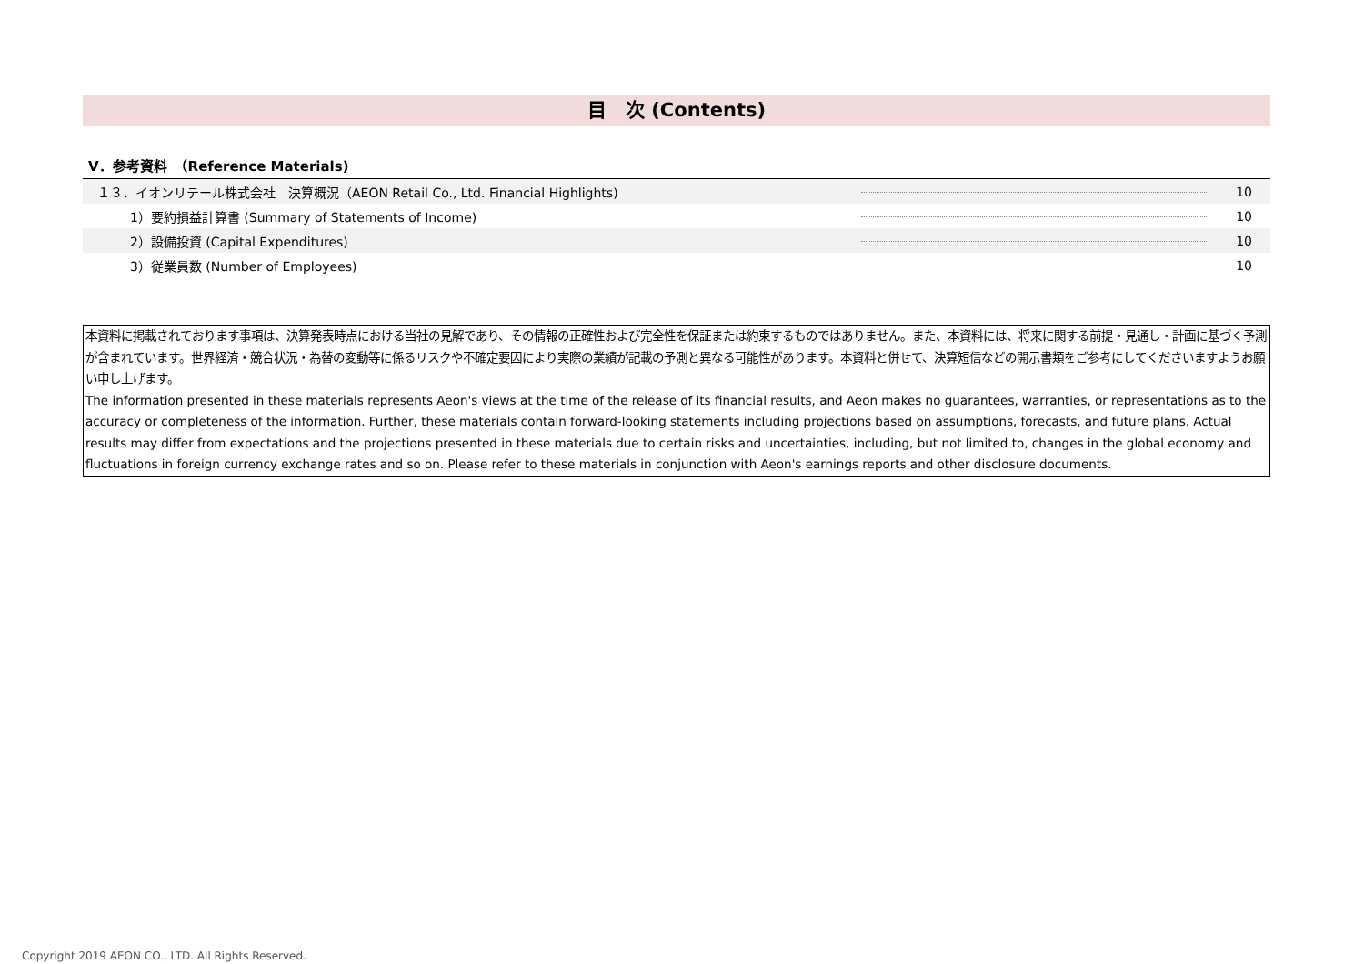目　次 (Contents)
V．参考資料　（Reference Materials)
| １３．イオンリテール株式会社 決算概況（AEON Retail Co., Ltd. Financial Highlights) | | 10 |
| 1）要約損益計算書 (Summary of Statements of Income) | | 10 |
| 2）設備投資 (Capital Expenditures) | | 10 |
| 3）従業員数 (Number of Employees) | | 10 |
本資料に掲載されております事項は、決算発表時点における当社の見解であり、その情報の正確性および完全性を保証または約束するものではありません。また、本資料には、将来に関する前提・見通し・計画に基づく予測が含まれています。世界経済・競合状況・為替の変動等に係るリスクや不確定要因により実際の業績が記載の予測と異なる可能性があります。本資料と併せて、決算短信などの開示書類をご参考にしてくださいますようお願い申し上げます。
The information presented in these materials represents Aeon's views at the time of the release of its financial results, and Aeon makes no guarantees, warranties, or representations as to the accuracy or completeness of the information. Further, these materials contain forward-looking statements including projections based on assumptions, forecasts, and future plans. Actual results may differ from expectations and the projections presented in these materials due to certain risks and uncertainties, including, but not limited to, changes in the global economy and fluctuations in foreign currency exchange rates and so on. Please refer to these materials in conjunction with Aeon's earnings reports and other disclosure documents.
Copyright 2019 AEON CO., LTD. All Rights Reserved.